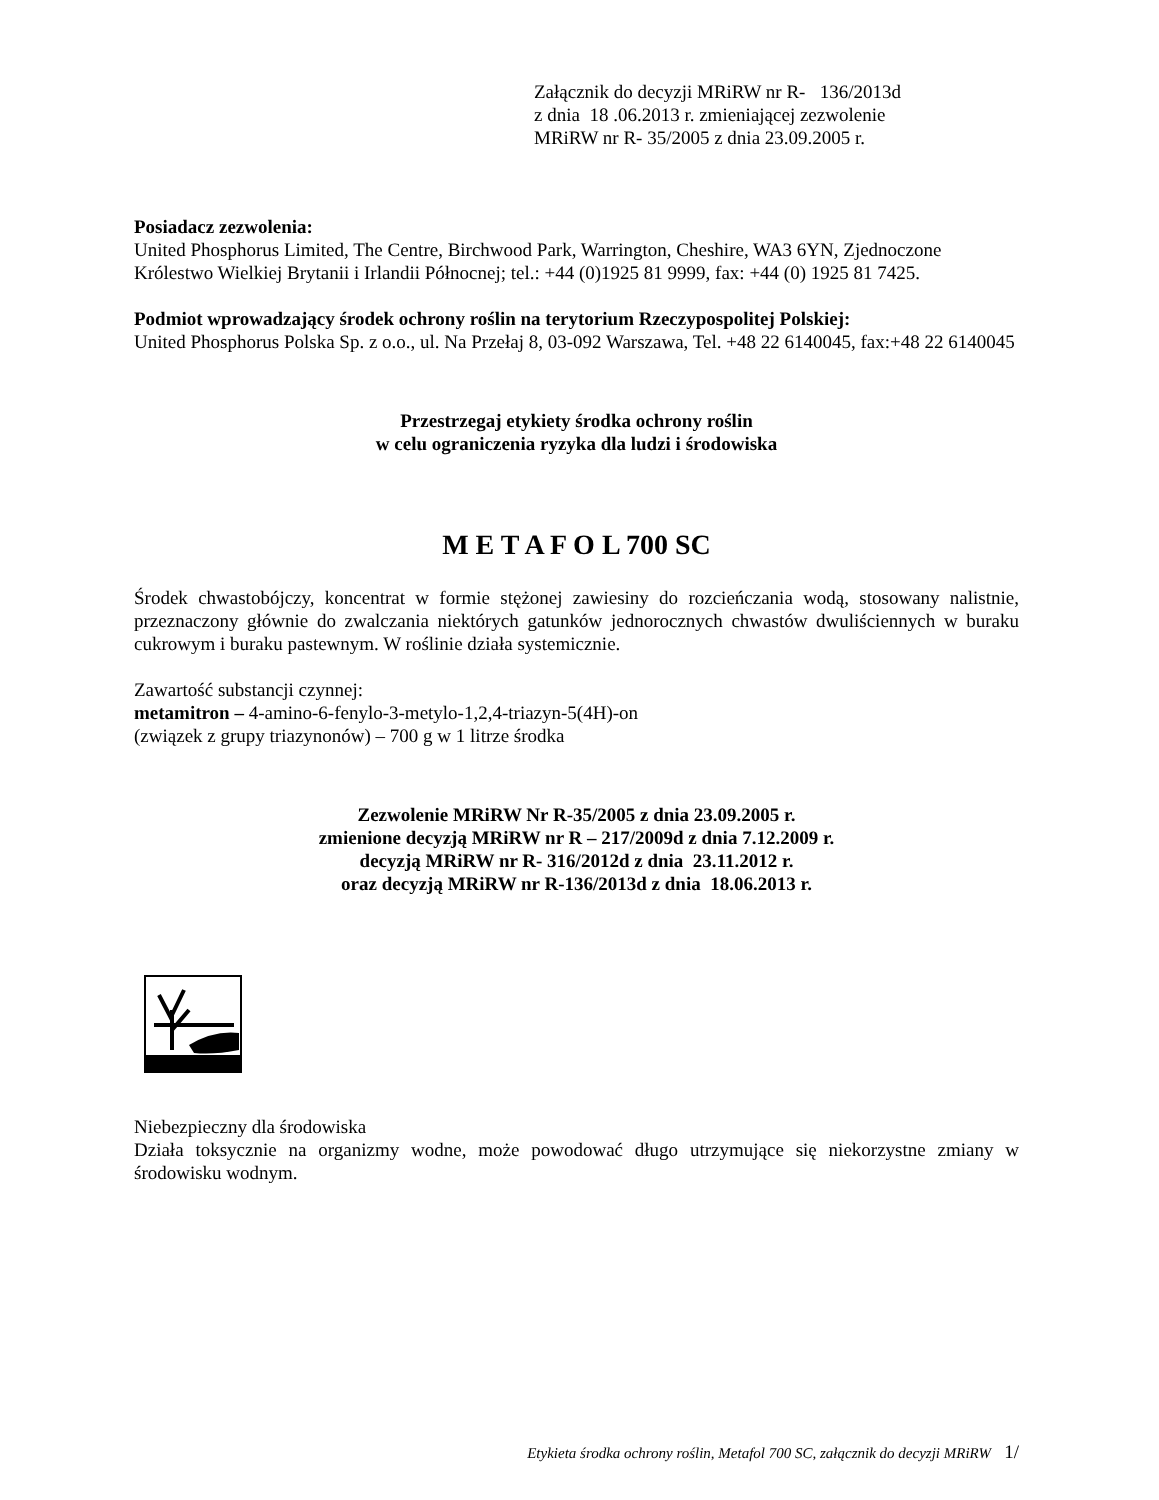Załącznik do decyzji MRiRW nr R- 136/2013d
z dnia 18 .06.2013 r. zmieniającej zezwolenie
MRiRW nr R- 35/2005 z dnia 23.09.2005 r.
Posiadacz zezwolenia:
United Phosphorus Limited, The Centre, Birchwood Park, Warrington, Cheshire, WA3 6YN, Zjednoczone Królestwo Wielkiej Brytanii i Irlandii Północnej; tel.: +44 (0)1925 81 9999, fax: +44 (0) 1925 81 7425.
Podmiot wprowadzający środek ochrony roślin na terytorium Rzeczypospolitej Polskiej:
United Phosphorus Polska Sp. z o.o., ul. Na Przełaj 8, 03-092 Warszawa, Tel. +48 22 6140045, fax:+48 22 6140045
Przestrzegaj etykiety środka ochrony roślin
w celu ograniczenia ryzyka dla ludzi i środowiska
M E T A F O L 700 SC
Środek chwastobójczy, koncentrat w formie stężonej zawiesiny do rozcieńczania wodą, stosowany nalistnie, przeznaczony głównie do zwalczania niektórych gatunków jednorocznych chwastów dwuliściennych w buraku cukrowym i buraku pastewnym. W roślinie działa systemicznie.
Zawartość substancji czynnej:
metamitron – 4-amino-6-fenylo-3-metylo-1,2,4-triazyn-5(4H)-on
(związek z grupy triazynonów) – 700 g w 1 litrze środka
Zezwolenie MRiRW Nr R-35/2005 z dnia 23.09.2005 r.
zmienione decyzją MRiRW nr R – 217/2009d z dnia 7.12.2009 r.
decyzją MRiRW nr R- 316/2012d z dnia 23.11.2012 r.
oraz decyzją MRiRW nr R-136/2013d z dnia 18.06.2013 r.
Niebezpieczny dla środowiska
Działa toksycznie na organizmy wodne, może powodować długo utrzymujące się niekorzystne zmiany w środowisku wodnym.
Etykieta środka ochrony roślin, Metafol 700 SC, załącznik do decyzji MRiRW 1/